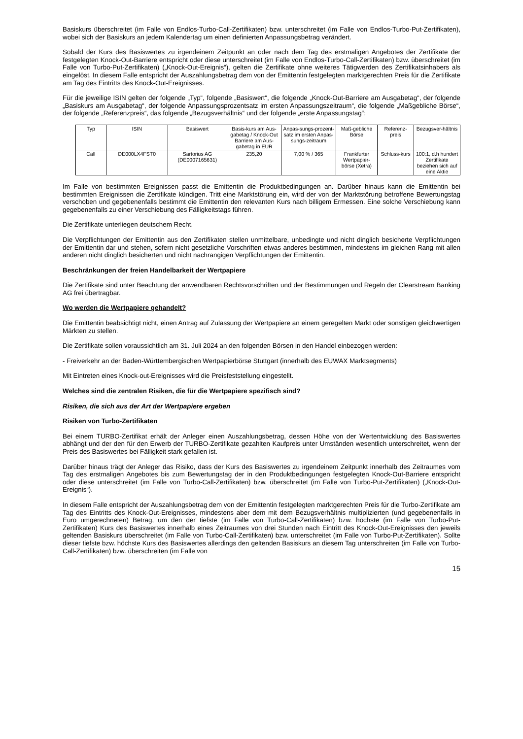Basiskurs überschreitet (im Falle von Endlos-Turbo-Call-Zertifikaten) bzw. unterschreitet (im Falle von Endlos-Turbo-Put-Zertifikaten), wobei sich der Basiskurs an jedem Kalendertag um einen definierten Anpassungsbetrag verändert.
Sobald der Kurs des Basiswertes zu irgendeinem Zeitpunkt an oder nach dem Tag des erstmaligen Angebotes der Zertifikate der festgelegten Knock-Out-Barriere entspricht oder diese unterschreitet (im Falle von Endlos-Turbo-Call-Zertifikaten) bzw. überschreitet (im Falle von Turbo-Put-Zertifikaten) („Knock-Out-Ereignis“), gelten die Zertifikate ohne weiteres Tätigwerden des Zertifikatsinhabers als eingelöst. In diesem Falle entspricht der Auszahlungsbetrag dem von der Emittentin festgelegten marktgerechten Preis für die Zertifikate am Tag des Eintritts des Knock-Out-Ereignisses.
Für die jeweilige ISIN gelten der folgende „Typ“, folgende „Basiswert“, die folgende „Knock-Out-Barriere am Ausgabetag“, der folgende „Basiskurs am Ausgabetag“, der folgende Anpassungsprozentsatz im ersten Anpassungszeitraum“, die folgende „Maßgebliche Börse“, der folgende „Referenzpreis“, das folgende „Bezugsverhältnis“ und der folgende „erste Anpassungstag“:
| Typ | ISIN | Basiswert | Basis-kurs am Aus-gabetag / Knock-Out Barriere am Aus-gabetag in EUR | Anpas-sungs-prozent-satz im ersten Anpas-sungs-zeitraum | Maß-gebliche Börse | Referenz-preis | Bezugsver-hältnis |
| Call | DE000LX4FST0 | Sartorius AG (DE0007165631) | 235,20 | 7,00 % / 365 | Frankfurter Wertpapier-börse (Xetra) | Schluss-kurs | 100:1, d.h hundert Zertifikate beziehen sich auf eine Aktie |
Im Falle von bestimmten Ereignissen passt die Emittentin die Produktbedingungen an. Darüber hinaus kann die Emittentin bei bestimmten Ereignissen die Zertifikate kündigen. Tritt eine Marktstörung ein, wird der von der Marktstörung betroffene Bewertungstag verschoben und gegebenenfalls bestimmt die Emittentin den relevanten Kurs nach billigem Ermessen. Eine solche Verschiebung kann gegebenenfalls zu einer Verschiebung des Fälligkeitstags führen.
Die Zertifikate unterliegen deutschem Recht.
Die Verpflichtungen der Emittentin aus den Zertifikaten stellen unmittelbare, unbedingte und nicht dinglich besicherte Verpflichtungen der Emittentin dar und stehen, sofern nicht gesetzliche Vorschriften etwas anderes bestimmen, mindestens im gleichen Rang mit allen anderen nicht dinglich besicherten und nicht nachrangigen Verpflichtungen der Emittentin.
Beschränkungen der freien Handelbarkeit der Wertpapiere
Die Zertifikate sind unter Beachtung der anwendbaren Rechtsvorschriften und der Bestimmungen und Regeln der Clearstream Banking AG frei übertragbar.
Wo werden die Wertpapiere gehandelt?
Die Emittentin beabsichtigt nicht, einen Antrag auf Zulassung der Wertpapiere an einem geregelten Markt oder sonstigen gleichwertigen Märkten zu stellen.
Die Zertifikate sollen voraussichtlich am 31. Juli 2024 an den folgenden Börsen in den Handel einbezogen werden:
- Freiverkehr an der Baden-Württembergischen Wertpapierbörse Stuttgart (innerhalb des EUWAX Marktsegments)
Mit Eintreten eines Knock-out-Ereignisses wird die Preisfeststellung eingestellt.
Welches sind die zentralen Risiken, die für die Wertpapiere spezifisch sind?
Risiken, die sich aus der Art der Wertpapiere ergeben
Risiken von Turbo-Zertifikaten
Bei einem TURBO-Zertifikat erhält der Anleger einen Auszahlungsbetrag, dessen Höhe von der Wertentwicklung des Basiswertes abhängt und der den für den Erwerb der TURBO-Zertifikate gezahlten Kaufpreis unter Umständen wesentlich unterschreitet, wenn der Preis des Basiswertes bei Fälligkeit stark gefallen ist.
Darüber hinaus trägt der Anleger das Risiko, dass der Kurs des Basiswertes zu irgendeinem Zeitpunkt innerhalb des Zeitraumes vom Tag des erstmaligen Angebotes bis zum Bewertungstag der in den Produktbedingungen festgelegten Knock-Out-Barriere entspricht oder diese unterschreitet (im Falle von Turbo-Call-Zertifikaten) bzw. überschreitet (im Falle von Turbo-Put-Zertifikaten) („Knock-Out-Ereignis“).
In diesem Falle entspricht der Auszahlungsbetrag dem von der Emittentin festgelegten marktgerechten Preis für die Turbo-Zertifikate am Tag des Eintritts des Knock-Out-Ereignisses, mindestens aber dem mit dem Bezugsverhältnis multiplizierten (und gegebenenfalls in Euro umgerechneten) Betrag, um den der tiefste (im Falle von Turbo-Call-Zertifikaten) bzw. höchste (im Falle von Turbo-Put-Zertifikaten) Kurs des Basiswertes innerhalb eines Zeitraumes von drei Stunden nach Eintritt des Knock-Out-Ereignisses den jeweils geltenden Basiskurs überschreitet (im Falle von Turbo-Call-Zertifikaten) bzw. unterschreitet (im Falle von Turbo-Put-Zertifikaten). Sollte dieser tiefste bzw. höchste Kurs des Basiswertes allerdings den geltenden Basiskurs an diesem Tag unterschreiten (im Falle von Turbo-Call-Zertifikaten) bzw. überschreiten (im Falle von
15